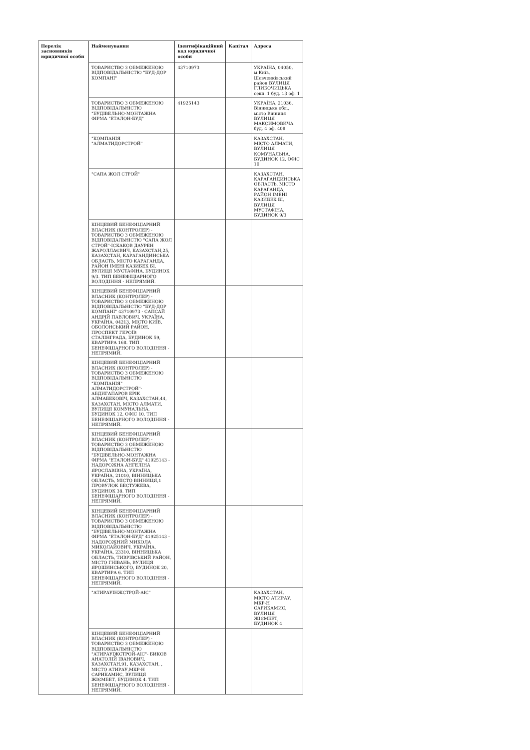| Перелік засновників юридичної особи | Найменування | Ідентифікаційний код юридичної особи | Капітал | Адреса |
| --- | --- | --- | --- | --- |
| | ТОВАРИСТВО З ОБМЕЖЕНОЮ ВІДПОВІДАЛЬНІСТЮ "БУД-ДОР КОМПАНІ" | 43710973 | | УКРАЇНА, 04050, м.Київ, Шевченківський район ВУЛИЦЯ ГЛИБОЧИЦЬКА секц. 1 буд. 13 оф. 1 |
| | ТОВАРИСТВО З ОБМЕЖЕНОЮ ВІДПОВІДАЛЬНІСТЮ "БУДІВЕЛЬНО-МОНТАЖНА ФІРМА "ЕТАЛОН-БУД" | 41925143 | | УКРАЇНА, 21036, Вінницька обл., місто Вінниця ВУЛИЦЯ МАКСИМОВИЧА буд. 4 оф. 408 |
| | "КОМПАНІЯ "АЛМАТИДОРСТРОЙ" | | | КАЗАХСТАН, МІСТО АЛМАТИ, ВУЛИЦЯ КОМУНАЛЬНА, БУДИНОК 12, ОФІС 10 |
| | "САПА ЖОЛ СТРОЙ" | | | КАЗАХСТАН, КАРАГАНДИНСЬКА ОБЛАСТЬ, МІСТО КАРАГАНДА, РАЙОН ІМЕНІ КАЗИБЕК БІ, ВУЛИЦЯ МУСТАФІНА, БУДИНОК 9/3 |
| | КІНЦЕВИЙ БЕНЕФІЦІАРНИЙ ВЛАСНИК (КОНТРОЛЕР) - ТОВАРИСТВО З ОБМЕЖЕНОЮ ВІДПОВІДАЛЬНІСТЮ "САПА ЖОЛ СТРОЙ"-ІСКАКОВ ДАУРЕН ЖАРОЛЛАЄВИЧ, КАЗАХСТАН,25, КАЗАХСТАН, КАРАГАНДИНСЬКА ОБЛАСТЬ, МІСТО КАРАГАНДА, РАЙОН ІМЕНІ КАЗИБЕК БІ, ВУЛИЦЯ МУСТАФІНА, БУДИНОК 9/3. ТИП БЕНЕФІЦІАРНОГО ВОЛОДІННЯ - НЕПРЯМИЙ. | | | |
| | КІНЦЕВИЙ БЕНЕФІЦІАРНИЙ ВЛАСНИК (КОНТРОЛЕР) - ТОВАРИСТВО З ОБМЕЖЕНОЮ ВІДПОВІДАЛЬНІСТЮ "БУД-ДОР КОМПАНІ" 43710973 - САПСАЙ АНДРІЙ ПАВЛОВИЧ, УКРАЇНА, УКРАЇНА, 04213, МІСТО КИЇВ, ОБОЛОНСЬКИЙ РАЙОН, ПРОСПЕКТ ГЕРОЇВ СТАЛІНГРАДА, БУДИНОК 59, КВАРТИРА 168. ТИП БЕНЕФІЦІАРНОГО ВОЛОДІННЯ - НЕПРЯМИЙ. | | | |
| | КІНЦЕВИЙ БЕНЕФІЦІАРНИЙ ВЛАСНИК (КОНТРОЛЕР) - ТОВАРИСТВО З ОБМЕЖЕНОЮ ВІДПОВІДАЛЬНІСТЮ "КОМПАНІЯ" АЛМАТИДОРСТРОЙ"-АБДИГАПАРОВ ЕРІК АЛМАБЕКОВІЧ, КАЗАХСТАН,44, КАЗАХСТАН, МІСТО АЛМАТИ, ВУЛИЦЯ КОМУНАЛЬНА, БУДИНОК 12, ОФІС 10. ТИП БЕНЕФІЦІАРНОГО ВОЛОДІННЯ - НЕПРЯМИЙ. | | | |
| | КІНЦЕВИЙ БЕНЕФІЦІАРНИЙ ВЛАСНИК (КОНТРОЛЕР) - ТОВАРИСТВО З ОБМЕЖЕНОЮ ВІДПОВІДАЛЬНІСТЮ "БУДІВЕЛЬНО-МОНТАЖНА ФІРМА "ЕТАЛОН-БУД" 41925143 - НАДОРОЖНА АНГЕЛІНА ЯРОСЛАВІВНА, УКРАЇНА, УКРАЇНА, 21010, ВІННИЦЬКА ОБЛАСТЬ, МІСТО ВІННИЦЯ,1 ПРОВУЛОК БЕСТУЖЕВА, БУДИНОК 38. ТИП БЕНЕФІЦІАРНОГО ВОЛОДІННЯ - НЕПРЯМИЙ. | | | |
| | КІНЦЕВИЙ БЕНЕФІЦІАРНИЙ ВЛАСНИК (КОНТРОЛЕР) - ТОВАРИСТВО З ОБМЕЖЕНОЮ ВІДПОВІДАЛЬНІСТЮ "БУДІВЕЛЬНО-МОНТАЖНА ФІРМА "ЕТАЛОН-БУД" 41925143 - НАДОРОЖНИЙ МИКОЛА МИКОЛАЙОВИЧ, УКРАЇНА, УКРАЇНА, 23310, ВІННИЦЬКА ОБЛАСТЬ, ТИВРІВСЬКИЙ РАЙОН, МІСТО ГНІВАНЬ, ВУЛИЦЯ ЯРОШИНСЬКОГО, БУДИНОК 20, КВАРТИРА 6. ТИП БЕНЕФІЦІАРНОГО ВОЛОДІННЯ - НЕПРЯМИЙ. | | | |
| | "АТИРАУІНЖСТРОЙ-АІС" | | | КАЗАХСТАН, МІСТО АТИРАУ, МКР-Н САРИКАМИС, ВУЛИЦЯ ЖІЄМБЕТ, БУДИНОК 4 |
| | КІНЦЕВИЙ БЕНЕФІЦІАРНИЙ ВЛАСНИК (КОНТРОЛЕР) - ТОВАРИСТВО З ОБМЕЖЕНОЮ ВІДПОВІДАЛЬНІСТЮ "АТИРАУІЖСТРОЙ-АІС"- БИКОВ АНАТОЛІЙ ІВАНОВИЧ, КАЗАХСТАН,91, КАЗАХСТАН, , МІСТО АТИРАУ,МКР-Н САРИКАМИС, ВУЛИЦЯ ЖІЄМБЕТ, БУДИНОК 4. ТИП БЕНЕФІЦІАРНОГО ВОЛОДІННЯ - НЕПРЯМИЙ. | | | |